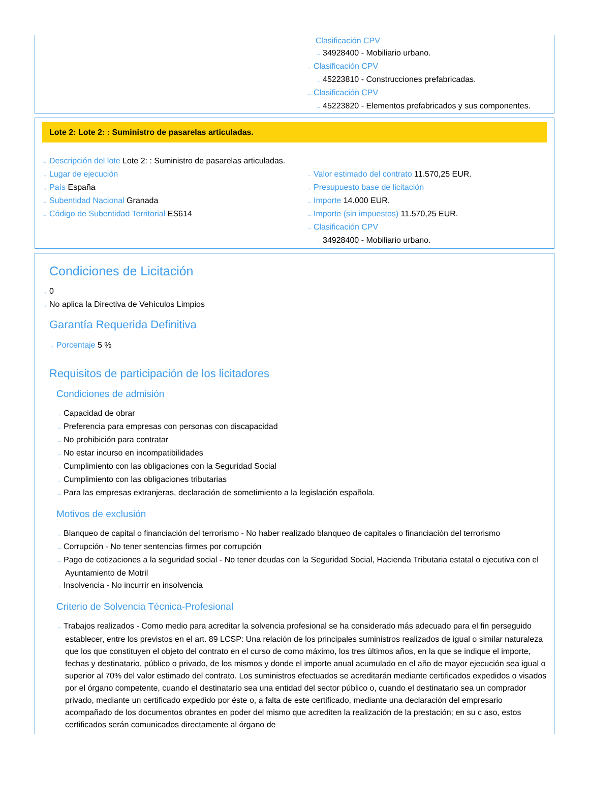Clasificación CPV
→ 34928400 - Mobiliario urbano.
→ Clasificación CPV
→ 45223810 - Construcciones prefabricadas.
→ Clasificación CPV
→ 45223820 - Elementos prefabricados y sus componentes.
Lote 2: Lote 2: : Suministro de pasarelas articuladas.
→ Descripción del lote Lote 2: : Suministro de pasarelas articuladas.
→ Lugar de ejecución
→ País España
→ Subentidad Nacional Granada
→ Código de Subentidad Territorial ES614
→ Valor estimado del contrato 11.570,25 EUR.
→ Presupuesto base de licitación
→ Importe 14.000 EUR.
→ Importe (sin impuestos) 11.570,25 EUR.
→ Clasificación CPV
→ 34928400 - Mobiliario urbano.
Condiciones de Licitación
→ 0
→ No aplica la Directiva de Vehículos Limpios
Garantía Requerida Definitiva
→ Porcentaje 5 %
Requisitos de participación de los licitadores
Condiciones de admisión
→ Capacidad de obrar
→ Preferencia para empresas con personas con discapacidad
→ No prohibición para contratar
→ No estar incurso en incompatibilidades
→ Cumplimiento con las obligaciones con la Seguridad Social
→ Cumplimiento con las obligaciones tributarias
→ Para las empresas extranjeras, declaración de sometimiento a la legislación española.
Motivos de exclusión
→ Blanqueo de capital o financiación del terrorismo - No haber realizado blanqueo de capitales o financiación del terrorismo
→ Corrupción - No tener sentencias firmes por corrupción
→ Pago de cotizaciones a la seguridad social - No tener deudas con la Seguridad Social, Hacienda Tributaria estatal o ejecutiva con el Ayuntamiento de Motril
→ Insolvencia - No incurrir en insolvencia
Criterio de Solvencia Técnica-Profesional
→ Trabajos realizados - Como medio para acreditar la solvencia profesional se ha considerado más adecuado para el fin perseguido establecer, entre los previstos en el art. 89 LCSP: Una relación de los principales suministros realizados de igual o similar naturaleza que los que constituyen el objeto del contrato en el curso de como máximo, los tres últimos años, en la que se indique el importe, fechas y destinatario, público o privado, de los mismos y donde el importe anual acumulado en el año de mayor ejecución sea igual o superior al 70% del valor estimado del contrato. Los suministros efectuados se acreditarán mediante certificados expedidos o visados por el órgano competente, cuando el destinatario sea una entidad del sector público o, cuando el destinatario sea un comprador privado, mediante un certificado expedido por éste o, a falta de este certificado, mediante una declaración del empresario acompañado de los documentos obrantes en poder del mismo que acrediten la realización de la prestación; en su c aso, estos certificados serán comunicados directamente al órgano de